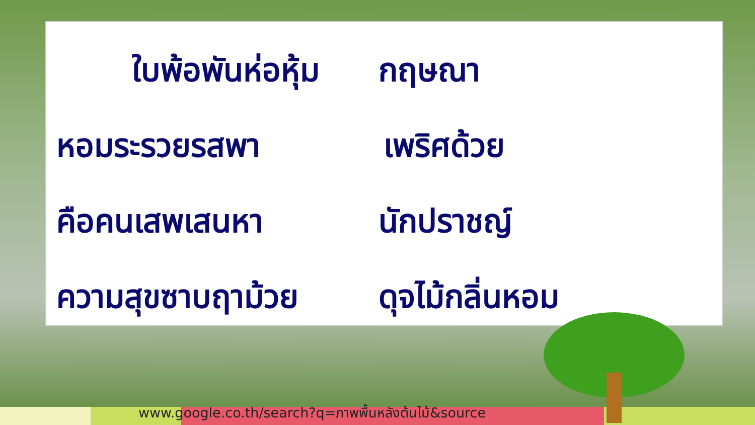ใบพ้อพันห่อหุ้ม
กฤษณา
หอมระรวยรสพา
เพริศด้วย
คือคนเสพเสนหา
นักปราชญ์
ความสุขซาบฤาม้วย
ดุจไม้กลิ่นหอม
www.google.co.th/search?q=ภาพพื้นหลังต้นไม้&source